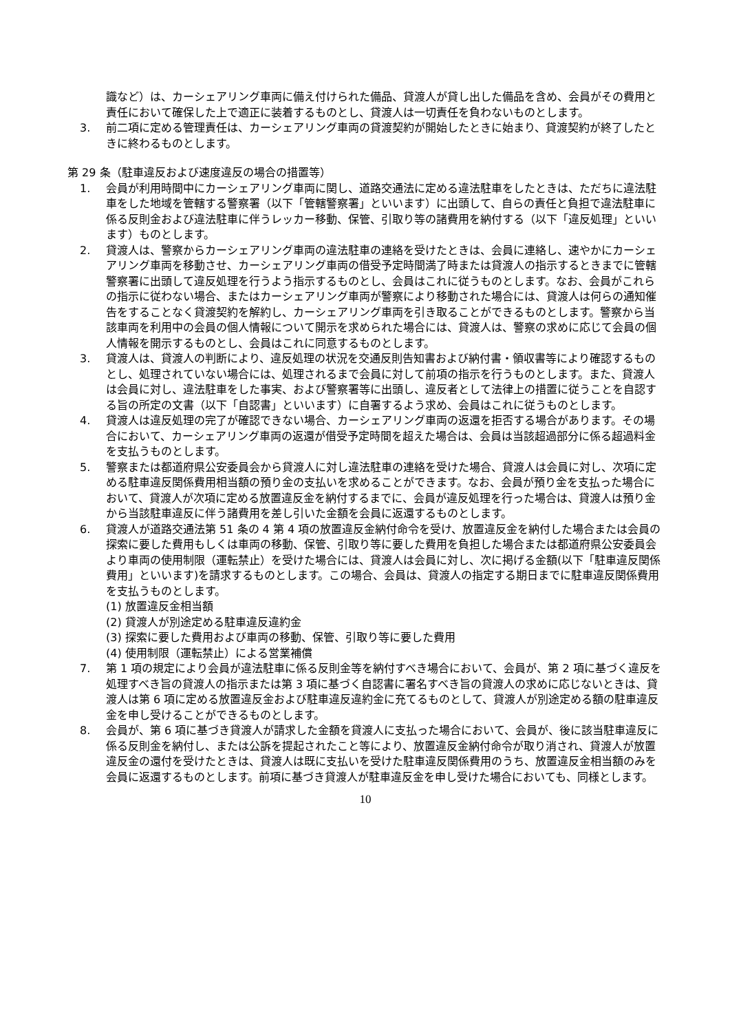識など）は、カーシェアリング車両に備え付けられた備品、貸渡人が貸し出した備品を含め、会員がその費用と責任において確保した上で適正に装着するものとし、貸渡人は一切責任を負わないものとします。
3. 前二項に定める管理責任は、カーシェアリング車両の貸渡契約が開始したときに始まり、貸渡契約が終了したときに終わるものとします。
第 29 条（駐車違反および速度違反の場合の措置等）
1. 会員が利用時間中にカーシェアリング車両に関し、道路交通法に定める違法駐車をしたときは、ただちに違法駐車をした地域を管轄する警察署（以下「管轄警察署」といいます）に出頭して、自らの責任と負担で違法駐車に係る反則金および違法駐車に伴うレッカー移動、保管、引取り等の諸費用を納付する（以下「違反処理」といいます）ものとします。
2. 貸渡人は、警察からカーシェアリング車両の違法駐車の連絡を受けたときは、会員に連絡し、速やかにカーシェアリング車両を移動させ、カーシェアリング車両の借受予定時間満了時または貸渡人の指示するときまでに管轄警察署に出頭して違反処理を行うよう指示するものとし、会員はこれに従うものとします。なお、会員がこれらの指示に従わない場合、またはカーシェアリング車両が警察により移動された場合には、貸渡人は何らの通知催告をすることなく貸渡契約を解約し、カーシェアリング車両を引き取ることができるものとします。警察から当該車両を利用中の会員の個人情報について開示を求められた場合には、貸渡人は、警察の求めに応じて会員の個人情報を開示するものとし、会員はこれに同意するものとします。
3. 貸渡人は、貸渡人の判断により、違反処理の状況を交通反則告知書および納付書・領収書等により確認するものとし、処理されていない場合には、処理されるまで会員に対して前項の指示を行うものとします。また、貸渡人は会員に対し、違法駐車をした事実、および警察署等に出頭し、違反者として法律上の措置に従うことを自認する旨の所定の文書（以下「自認書」といいます）に自署するよう求め、会員はこれに従うものとします。
4. 貸渡人は違反処理の完了が確認できない場合、カーシェアリング車両の返還を拒否する場合があります。その場合において、カーシェアリング車両の返還が借受予定時間を超えた場合は、会員は当該超過部分に係る超過料金を支払うものとします。
5. 警察または都道府県公安委員会から貸渡人に対し違法駐車の連絡を受けた場合、貸渡人は会員に対し、次項に定める駐車違反関係費用相当額の預り金の支払いを求めることができます。なお、会員が預り金を支払った場合において、貸渡人が次項に定める放置違反金を納付するまでに、会員が違反処理を行った場合は、貸渡人は預り金から当該駐車違反に伴う諸費用を差し引いた金額を会員に返還するものとします。
6. 貸渡人が道路交通法第 51 条の 4 第 4 項の放置違反金納付命令を受け、放置違反金を納付した場合または会員の探索に要した費用もしくは車両の移動、保管、引取り等に要した費用を負担した場合または都道府県公安委員会より車両の使用制限（運転禁止）を受けた場合には、貸渡人は会員に対し、次に掲げる金額(以下「駐車違反関係費用」といいます)を請求するものとします。この場合、会員は、貸渡人の指定する期日までに駐車違反関係費用を支払うものとします。
(1) 放置違反金相当額
(2) 貸渡人が別途定める駐車違反違約金
(3) 探索に要した費用および車両の移動、保管、引取り等に要した費用
(4) 使用制限（運転禁止）による営業補償
7. 第 1 項の規定により会員が違法駐車に係る反則金等を納付すべき場合において、会員が、第 2 項に基づく違反を処理すべき旨の貸渡人の指示または第 3 項に基づく自認書に署名すべき旨の貸渡人の求めに応じないときは、貸渡人は第 6 項に定める放置違反金および駐車違反違約金に充てるものとして、貸渡人が別途定める額の駐車違反金を申し受けることができるものとします。
8. 会員が、第 6 項に基づき貸渡人が請求した金額を貸渡人に支払った場合において、会員が、後に該当駐車違反に係る反則金を納付し、または公訴を提起されたこと等により、放置違反金納付命令が取り消され、貸渡人が放置違反金の還付を受けたときは、貸渡人は既に支払いを受けた駐車違反関係費用のうち、放置違反金相当額のみを会員に返還するものとします。前項に基づき貸渡人が駐車違反金を申し受けた場合においても、同様とします。
10